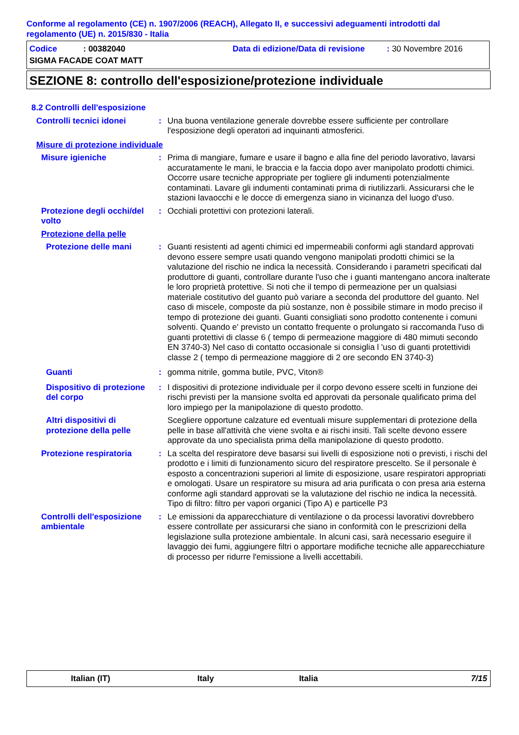Conforme al regolamento (CE) n. 1907/2006 (REACH), Allegato II, e successivi adeguamenti introdotti dal regolamento (UE) n. 2015/830 - Italia
Codice: 00382040 Data di edizione/Data di revisione: 30 Novembre 2016
SIGMA FACADE COAT MATT
SEZIONE 8: controllo dell'esposizione/protezione individuale
8.2 Controlli dell'esposizione
Controlli tecnici idonei : Una buona ventilazione generale dovrebbe essere sufficiente per controllare l'esposizione degli operatori ad inquinanti atmosferici.
Misure di protezione individuale
Misure igieniche : Prima di mangiare, fumare e usare il bagno e alla fine del periodo lavorativo, lavarsi accuratamente le mani, le braccia e la faccia dopo aver manipolato prodotti chimici. Occorre usare tecniche appropriate per togliere gli indumenti potenzialmente contaminati. Lavare gli indumenti contaminati prima di riutilizzarli. Assicurarsi che le stazioni lavaocchi e le docce di emergenza siano in vicinanza del luogo d'uso.
Protezione degli occhi/del volto
: Occhiali protettivi con protezioni laterali.
Protezione della pelle
Protezione delle mani : Guanti resistenti ad agenti chimici ed impermeabili conformi agli standard approvati devono essere sempre usati quando vengono manipolati prodotti chimici se la valutazione del rischio ne indica la necessità. Considerando i parametri specificati dal produttore di guanti, controllare durante l'uso che i guanti mantengano ancora inalterate le loro proprietà protettive. Si noti che il tempo di permeazione per un qualsiasi materiale costitutivo del guanto può variare a seconda del produttore del guanto. Nel caso di miscele, composte da più sostanze, non è possibile stimare in modo preciso il tempo di protezione dei guanti. Guanti consigliati sono prodotto contenente i comuni solventi. Quando e' previsto un contatto frequente o prolungato si raccomanda l'uso di guanti protettivi di classe 6 ( tempo di permeazione maggiore di 480 mimuti secondo EN 3740-3) Nel caso di contatto occasionale si consiglia l 'uso di guanti protettividi classe 2 ( tempo di permeazione maggiore di 2 ore secondo EN 3740-3)
Guanti : gomma nitrile, gomma butile, PVC, Viton®
Dispositivo di protezione del corpo
: I dispositivi di protezione individuale per il corpo devono essere scelti in funzione dei rischi previsti per la mansione svolta ed approvati da personale qualificato prima del loro impiego per la manipolazione di questo prodotto.
Altri dispositivi di protezione della pelle
Scegliere opportune calzature ed eventuali misure supplementari di protezione della pelle in base all'attività che viene svolta e ai rischi insiti. Tali scelte devono essere approvate da uno specialista prima della manipolazione di questo prodotto.
Protezione respiratoria : La scelta del respiratore deve basarsi sui livelli di esposizione noti o previsti, i rischi del prodotto e i limiti di funzionamento sicuro del respiratore prescelto. Se il personale è esposto a concentrazioni superiori al limite di esposizione, usare respiratori appropriati e omologati. Usare un respiratore su misura ad aria purificata o con presa aria esterna conforme agli standard approvati se la valutazione del rischio ne indica la necessità. Tipo di filtro: filtro per vapori organici (Tipo A) e particelle P3
Controlli dell'esposizione ambientale
: Le emissioni da apparecchiature di ventilazione o da processi lavorativi dovrebbero essere controllate per assicurarsi che siano in conformità con le prescrizioni della legislazione sulla protezione ambientale. In alcuni casi, sarà necessario eseguire il lavaggio dei fumi, aggiungere filtri o apportare modifiche tecniche alle apparecchiature di processo per ridurre l'emissione a livelli accettabili.
Italian (IT) Italy Italia 7/15